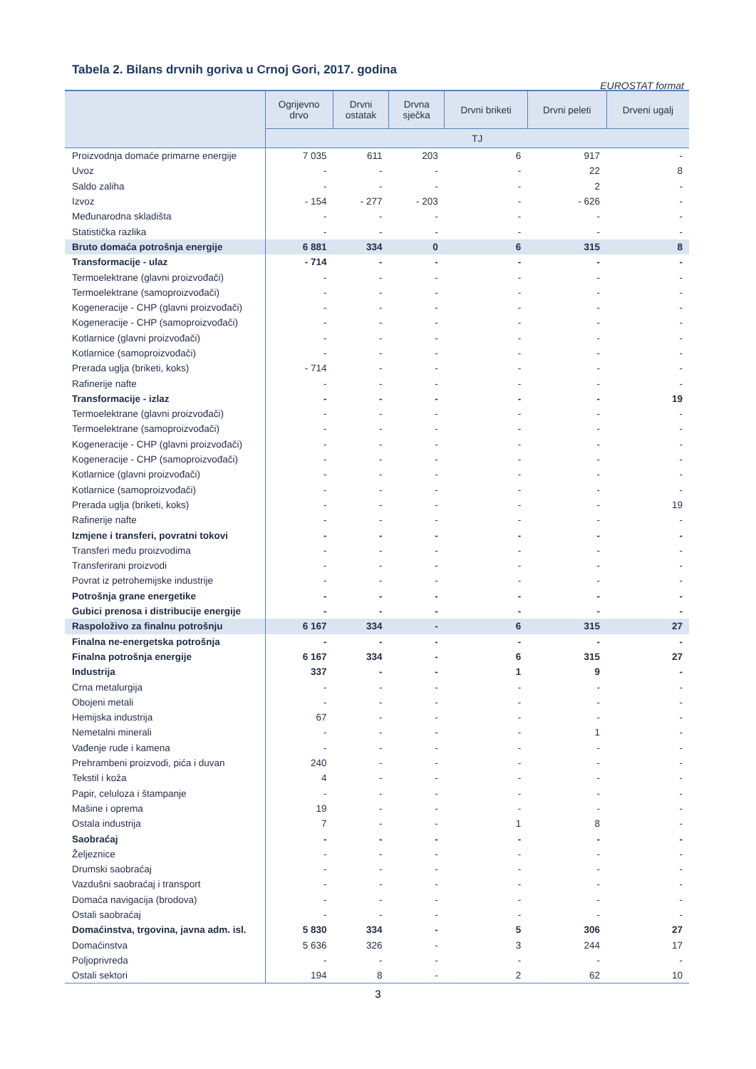Tabela 2. Bilans drvnih goriva u Crnoj Gori, 2017. godina
EUROSTAT format
| | Ogrijevno drvo | Drvni ostatak | Drvna sječka | Drvni briketi | Drvni peleti | Drveni ugalj |
| --- | --- | --- | --- | --- | --- | --- |
| | TJ | | | | | |
| Proizvodnja domaće primarne energije | 7 035 | 611 | 203 | 6 | 917 | - |
| Uvoz | - | - | - | - | 22 | 8 |
| Saldo zaliha | - | - | - | - | 2 | - |
| Izvoz | - 154 | - 277 | - 203 | - | - 626 | - |
| Međunarodna skladišta | - | - | - | - | - | - |
| Statistička razlika | - | - | - | - | - | - |
| Bruto domaća potrošnja energije | 6 881 | 334 | 0 | 6 | 315 | 8 |
| Transformacije - ulaz | - 714 | - | - | - | - | - |
| Termoelektrane (glavni proizvođači) | - | - | - | - | - | - |
| Termoelektrane (samoproizvođači) | - | - | - | - | - | - |
| Kogeneracije - CHP (glavni proizvođači) | - | - | - | - | - | - |
| Kogeneracije - CHP (samoproizvođači) | - | - | - | - | - | - |
| Kotlarnice (glavni proizvođači) | - | - | - | - | - | - |
| Kotlarnice (samoproizvođači) | - | - | - | - | - | - |
| Prerada uglja (briketi, koks) | - 714 | - | - | - | - | - |
| Rafinerije nafte | - | - | - | - | - | - |
| Transformacije - izlaz | - | - | - | - | - | 19 |
| Termoelektrane (glavni proizvođači) | - | - | - | - | - | - |
| Termoelektrane (samoproizvođači) | - | - | - | - | - | - |
| Kogeneracije - CHP (glavni proizvođači) | - | - | - | - | - | - |
| Kogeneracije - CHP (samoproizvođači) | - | - | - | - | - | - |
| Kotlarnice (glavni proizvođači) | - | - | - | - | - | - |
| Kotlarnice (samoproizvođači) | - | - | - | - | - | - |
| Prerada uglja (briketi, koks) | - | - | - | - | - | 19 |
| Rafinerije nafte | - | - | - | - | - | - |
| Izmjene i transferi, povratni tokovi | - | - | - | - | - | - |
| Transferi među proizvodima | - | - | - | - | - | - |
| Transferirani proizvodi | - | - | - | - | - | - |
| Povrat iz petrohemijske industrije | - | - | - | - | - | - |
| Potrošnja grane energetike | - | - | - | - | - | - |
| Gubici prenosa i distribucije energije | - | - | - | - | - | - |
| Raspoloživo za finalnu potrošnju | 6 167 | 334 | - | 6 | 315 | 27 |
| Finalna ne-energetska potrošnja | - | - | - | - | - | - |
| Finalna potrošnja energije | 6 167 | 334 | - | 6 | 315 | 27 |
| Industrija | 337 | - | - | 1 | 9 | - |
| Crna metalurgija | - | - | - | - | - | - |
| Obojeni metali | - | - | - | - | - | - |
| Hemijska industrija | 67 | - | - | - | - | - |
| Nemetalni minerali | - | - | - | - | 1 | - |
| Vađenje rude i kamena | - | - | - | - | - | - |
| Prehrambeni proizvodi, pića i duvan | 240 | - | - | - | - | - |
| Tekstil i koža | 4 | - | - | - | - | - |
| Papir, celuloza i štampanje | - | - | - | - | - | - |
| Mašine i oprema | 19 | - | - | - | - | - |
| Ostala industrija | 7 | - | - | 1 | 8 | - |
| Saobraćaj | - | - | - | - | - | - |
| Željeznice | - | - | - | - | - | - |
| Drumski saobraćaj | - | - | - | - | - | - |
| Vazdušni saobraćaj i transport | - | - | - | - | - | - |
| Domaća navigacija (brodova) | - | - | - | - | - | - |
| Ostali saobraćaj | - | - | - | - | - | - |
| Domaćinstva, trgovina, javna adm. isl. | 5 830 | 334 | - | 5 | 306 | 27 |
| Domaćinstva | 5 636 | 326 | - | 3 | 244 | 17 |
| Poljoprivreda | - | - | - | - | - | - |
| Ostali sektori | 194 | 8 | - | 2 | 62 | 10 |
3